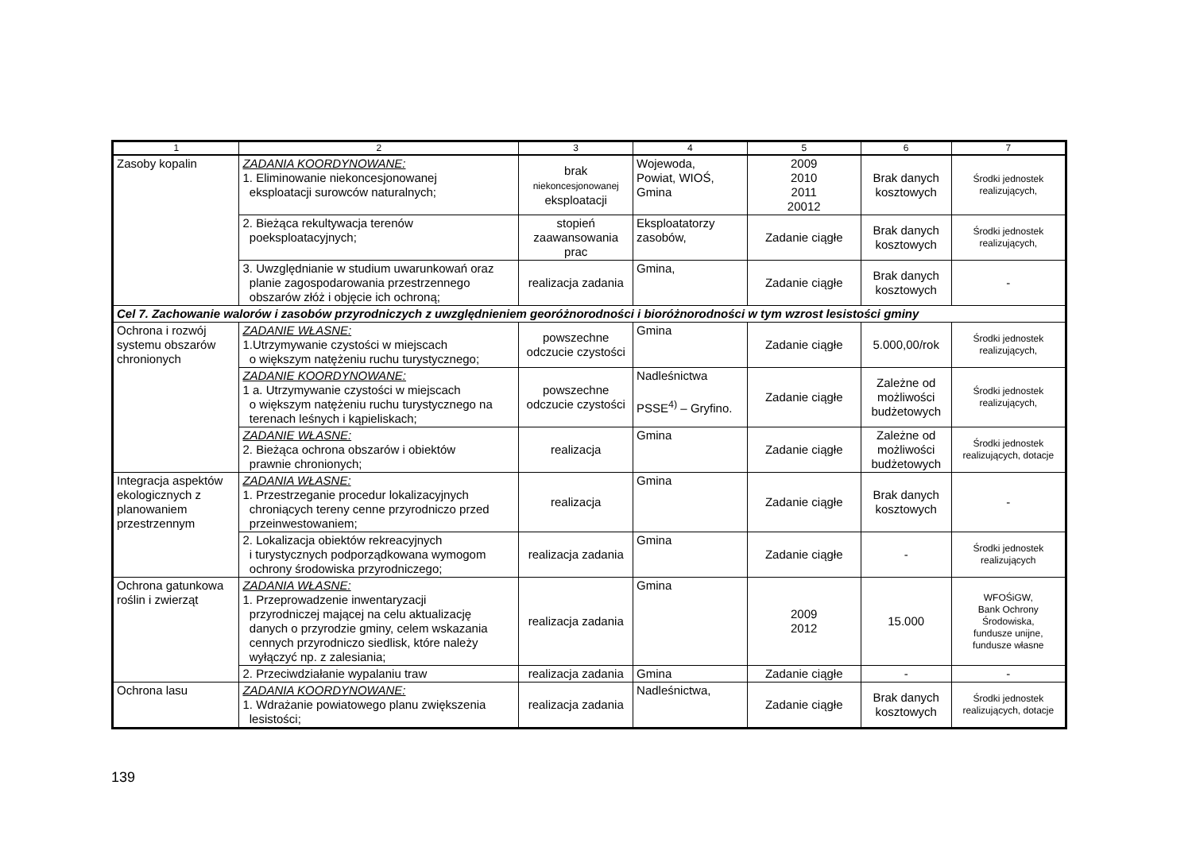| 1 | 2 | 3 | 4 | 5 | 6 | 7 |
| --- | --- | --- | --- | --- | --- | --- |
| Zasoby kopalin | ZADANIA KOORDYNOWANE: 1. Eliminowanie niekoncesjonowanej eksploatacji surowców naturalnych; | brak niekoncesjonowanej eksploatacji | Wojewoda, Powiat, WIOŚ, Gmina | 2009 2010 2011 20012 | Brak danych kosztowych | Środki jednostek realizujących, |
| | 2. Bieżąca rekultywacja terenów poeksploatacyjnych; | stopień zaawansowania prac | Eksploatatorzy zasobów, | Zadanie ciągłe | Brak danych kosztowych | Środki jednostek realizujących, |
| | 3. Uwzględnianie w studium uwarunkowań oraz planie zagospodarowania przestrzennego obszarów złóż i objęcie ich ochroną; | realizacja zadania | Gmina, | Zadanie ciągłe | Brak danych kosztowych | - |
| Cel 7. Zachowanie walorów i zasobów przyrodniczych z uwzględnieniem georóżnorodności i bioróżnorodności w tym wzrost lesistości gminy | | | | | | |
| Ochrona i rozwój systemu obszarów chronionych | ZADANIE WŁASNE: 1.Utrzymywanie czystości w miejscach o większym natężeniu ruchu turystycznego; | powszechne odczucie czystości | Gmina | Zadanie ciągłe | 5.000,00/rok | Środki jednostek realizujących, |
| | ZADANIE KOORDYNOWANE: 1 a. Utrzymywanie czystości w miejscach o większym natężeniu ruchu turystycznego na terenach leśnych i kąpieliskach; | powszechne odczucie czystości | Nadleśnictwa PSSE<sup>4)</sup> – Gryfino. | Zadanie ciągłe | Zależne od możliwości budżetowych | Środki jednostek realizujących, |
| | ZADANIE WŁASNE: 2. Bieżąca ochrona obszarów i obiektów prawnie chronionych; | realizacja | Gmina | Zadanie ciągłe | Zależne od możliwości budżetowych | Środki jednostek realizujących, dotacje |
| Integracja aspektów ekologicznych z planowaniem przestrzennym | ZADANIA WŁASNE: 1. Przestrzeganie procedur lokalizacyjnych chroniących tereny cenne przyrodniczo przed przeinwestowaniem; | realizacja | Gmina | Zadanie ciągłe | Brak danych kosztowych | - |
| | 2. Lokalizacja obiektów rekreacyjnych i turystycznych podporządkowana wymogom ochrony środowiska przyrodniczego; | realizacja zadania | Gmina | Zadanie ciągłe | - | Środki jednostek realizujących |
| Ochrona gatunkowa roślin i zwierząt | ZADANIA WŁASNE: 1. Przeprowadzenie inwentaryzacji przyrodniczej mającej na celu aktualizację danych o przyrodzie gminy, celem wskazania cennych przyrodniczo siedlisk, które należy wyłączyć np. z zalesiania; | realizacja zadania | Gmina | 2009 2012 | 15.000 | WFOŚiGW, Bank Ochrony Środowiska, fundusze unijne, fundusze własne |
| | 2. Przeciwdziałanie wypalaniu traw | realizacja zadania | Gmina | Zadanie ciągłe | - | - |
| Ochrona lasu | ZADANIA KOORDYNOWANE: 1. Wdrażanie powiatowego planu zwiększenia lesistości; | realizacja zadania | Nadleśnictwa, | Zadanie ciągłe | Brak danych kosztowych | Środki jednostek realizujących, dotacje |
139